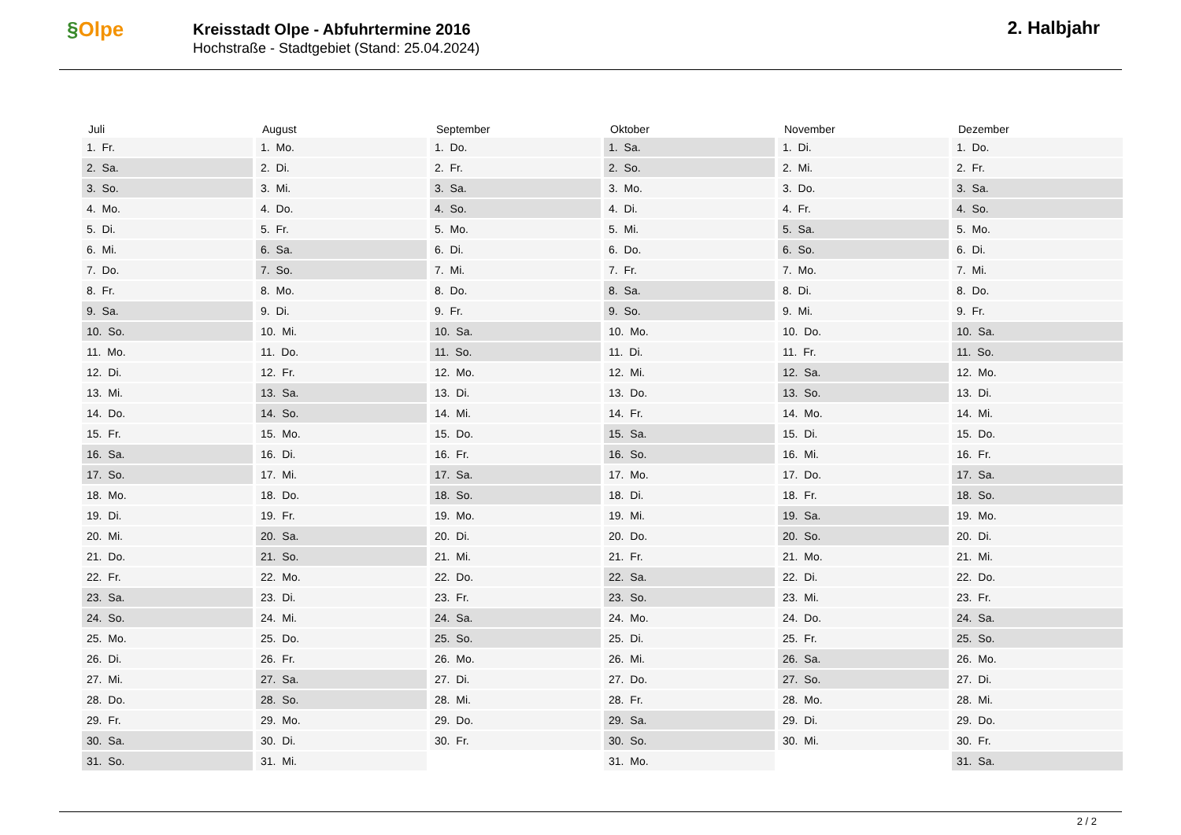§Olpe
Kreisstadt Olpe - Abfuhrtermine 2016
Hochstraße - Stadtgebiet (Stand: 25.04.2024)
2. Halbjahr
| Juli | August | September | Oktober | November | Dezember |
| --- | --- | --- | --- | --- | --- |
| 1. Fr. | 1. Mo. | 1. Do. | 1. Sa. | 1. Di. | 1. Do. |
| 2. Sa. | 2. Di. | 2. Fr. | 2. So. | 2. Mi. | 2. Fr. |
| 3. So. | 3. Mi. | 3. Sa. | 3. Mo. | 3. Do. | 3. Sa. |
| 4. Mo. | 4. Do. | 4. So. | 4. Di. | 4. Fr. | 4. So. |
| 5. Di. | 5. Fr. | 5. Mo. | 5. Mi. | 5. Sa. | 5. Mo. |
| 6. Mi. | 6. Sa. | 6. Di. | 6. Do. | 6. So. | 6. Di. |
| 7. Do. | 7. So. | 7. Mi. | 7. Fr. | 7. Mo. | 7. Mi. |
| 8. Fr. | 8. Mo. | 8. Do. | 8. Sa. | 8. Di. | 8. Do. |
| 9. Sa. | 9. Di. | 9. Fr. | 9. So. | 9. Mi. | 9. Fr. |
| 10. So. | 10. Mi. | 10. Sa. | 10. Mo. | 10. Do. | 10. Sa. |
| 11. Mo. | 11. Do. | 11. So. | 11. Di. | 11. Fr. | 11. So. |
| 12. Di. | 12. Fr. | 12. Mo. | 12. Mi. | 12. Sa. | 12. Mo. |
| 13. Mi. | 13. Sa. | 13. Di. | 13. Do. | 13. So. | 13. Di. |
| 14. Do. | 14. So. | 14. Mi. | 14. Fr. | 14. Mo. | 14. Mi. |
| 15. Fr. | 15. Mo. | 15. Do. | 15. Sa. | 15. Di. | 15. Do. |
| 16. Sa. | 16. Di. | 16. Fr. | 16. So. | 16. Mi. | 16. Fr. |
| 17. So. | 17. Mi. | 17. Sa. | 17. Mo. | 17. Do. | 17. Sa. |
| 18. Mo. | 18. Do. | 18. So. | 18. Di. | 18. Fr. | 18. So. |
| 19. Di. | 19. Fr. | 19. Mo. | 19. Mi. | 19. Sa. | 19. Mo. |
| 20. Mi. | 20. Sa. | 20. Di. | 20. Do. | 20. So. | 20. Di. |
| 21. Do. | 21. So. | 21. Mi. | 21. Fr. | 21. Mo. | 21. Mi. |
| 22. Fr. | 22. Mo. | 22. Do. | 22. Sa. | 22. Di. | 22. Do. |
| 23. Sa. | 23. Di. | 23. Fr. | 23. So. | 23. Mi. | 23. Fr. |
| 24. So. | 24. Mi. | 24. Sa. | 24. Mo. | 24. Do. | 24. Sa. |
| 25. Mo. | 25. Do. | 25. So. | 25. Di. | 25. Fr. | 25. So. |
| 26. Di. | 26. Fr. | 26. Mo. | 26. Mi. | 26. Sa. | 26. Mo. |
| 27. Mi. | 27. Sa. | 27. Di. | 27. Do. | 27. So. | 27. Di. |
| 28. Do. | 28. So. | 28. Mi. | 28. Fr. | 28. Mo. | 28. Mi. |
| 29. Fr. | 29. Mo. | 29. Do. | 29. Sa. | 29. Di. | 29. Do. |
| 30. Sa. | 30. Di. | 30. Fr. | 30. So. | 30. Mi. | 30. Fr. |
| 31. So. | 31. Mi. | | 31. Mo. | | 31. Sa. |
2 / 2